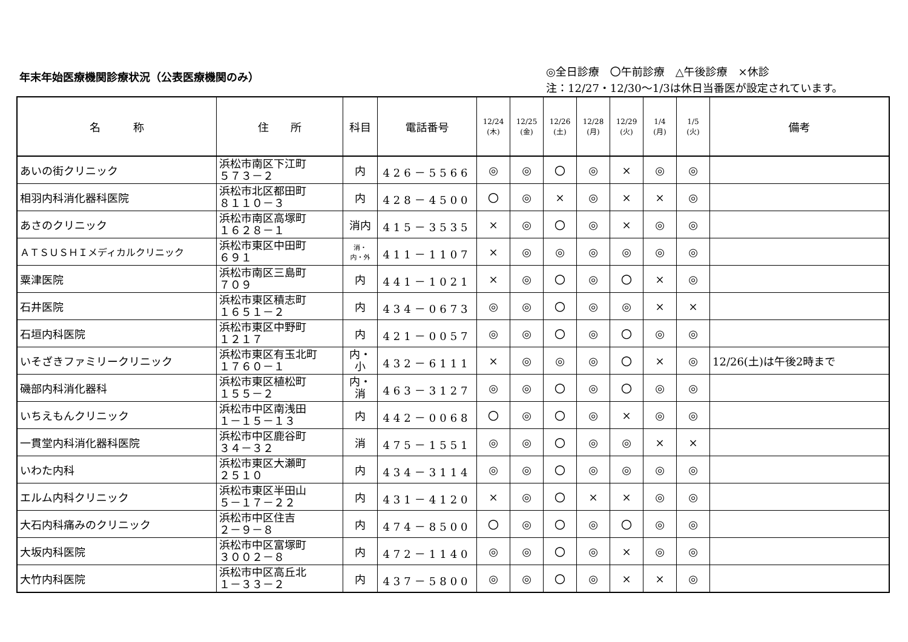年末年始医療機関診療状況（公表医療機関のみ）
◎全日診療　〇午前診療　△午後診療　×休診
注：12/27・12/30～1/3は休日当番医が設定されています。
| 名 称 | 住 所 | 科目 | 電話番号 | 12/24 (木) | 12/25 (金) | 12/26 (土) | 12/28 (月) | 12/29 (火) | 1/4 (月) | 1/5 (火) | 備考 |
| --- | --- | --- | --- | --- | --- | --- | --- | --- | --- | --- | --- |
| あいの街クリニック | 浜松市南区下江町 ５７３－２ | 内 | 426－5566 | ◎ | ◎ | 〇 | ◎ | × | ◎ | ◎ | |
| 相羽内科消化器科医院 | 浜松市北区都田町 ８１１０－３ | 内 | 428－4500 | 〇 | ◎ | × | ◎ | × | × | ◎ | |
| あさのクリニック | 浜松市南区高塚町 １６２８－１ | 消内 | 415－3535 | × | ◎ | 〇 | ◎ | × | ◎ | ◎ | |
| ＡＴＳＵＳＨＩメディカルクリニック | 浜松市東区中田町 ６９１ | 消・ 内・外 | 411－1107 | × | ◎ | ◎ | ◎ | ◎ | ◎ | ◎ | |
| 粟津医院 | 浜松市南区三島町 ７０９ | 内 | 441－1021 | × | ◎ | 〇 | ◎ | 〇 | × | ◎ | |
| 石井医院 | 浜松市東区積志町 １６５１－２ | 内 | 434－0673 | ◎ | ◎ | 〇 | ◎ | ◎ | × | × | |
| 石垣内科医院 | 浜松市東区中野町 １２１７ | 内 | 421－0057 | ◎ | ◎ | 〇 | ◎ | 〇 | ◎ | ◎ | |
| いそざきファミリークリニック | 浜松市東区有玉北町 １７６０－１ | 内・ 小 | 432－6111 | × | ◎ | ◎ | ◎ | 〇 | × | ◎ | 12/26(土)は午後2時まで |
| 磯部内科消化器科 | 浜松市東区植松町 １５５－２ | 内・ 消 | 463－3127 | ◎ | ◎ | 〇 | ◎ | 〇 | ◎ | ◎ | |
| いちえもんクリニック | 浜松市中区南浅田 １－１５－１３ | 内 | 442－0068 | 〇 | ◎ | 〇 | ◎ | × | ◎ | ◎ | |
| 一貫堂内科消化器科医院 | 浜松市中区鹿谷町 ３４－３２ | 消 | 475－1551 | ◎ | ◎ | 〇 | ◎ | ◎ | × | × | |
| いわた内科 | 浜松市東区大瀬町 ２５１０ | 内 | 434－3114 | ◎ | ◎ | 〇 | ◎ | ◎ | ◎ | ◎ | |
| エルム内科クリニック | 浜松市東区半田山 ５－１７－２２ | 内 | 431－4120 | × | ◎ | 〇 | × | × | ◎ | ◎ | |
| 大石内科痛みのクリニック | 浜松市中区住吉 ２－９－８ | 内 | 474－8500 | 〇 | ◎ | 〇 | ◎ | 〇 | ◎ | ◎ | |
| 大坂内科医院 | 浜松市中区富塚町 ３００２－８ | 内 | 472－1140 | ◎ | ◎ | 〇 | ◎ | × | ◎ | ◎ | |
| 大竹内科医院 | 浜松市中区高丘北 １－３３－２ | 内 | 437－5800 | ◎ | ◎ | 〇 | ◎ | × | × | ◎ | |